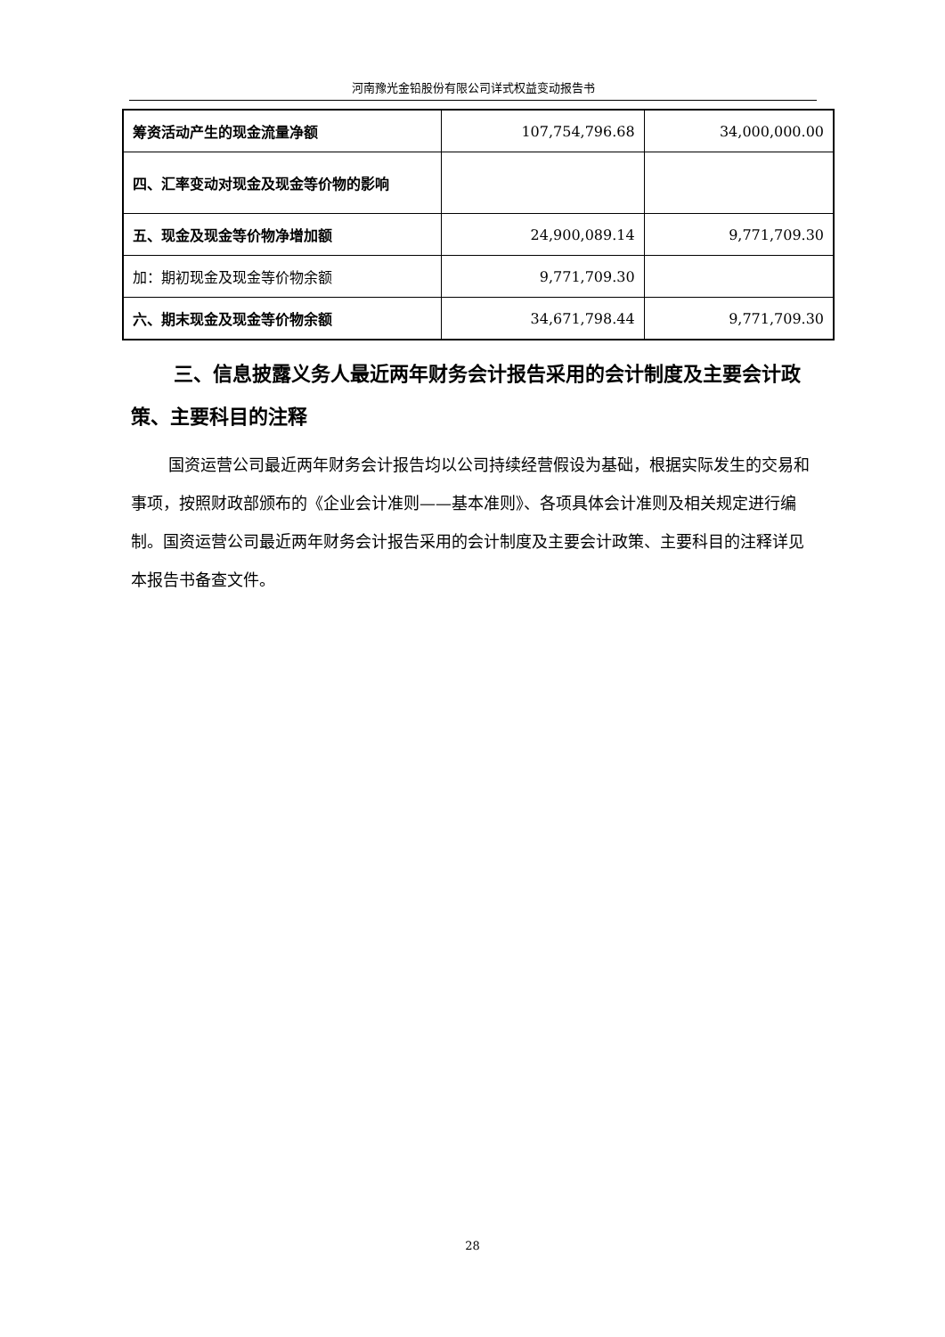河南豫光金铅股份有限公司详式权益变动报告书
| 筹资活动产生的现金流量净额 | 107,754,796.68 | 34,000,000.00 |
| 四、汇率变动对现金及现金等价物的影响 | | |
| 五、现金及现金等价物净增加额 | 24,900,089.14 | 9,771,709.30 |
| 加：期初现金及现金等价物余额 | 9,771,709.30 | |
| 六、期末现金及现金等价物余额 | 34,671,798.44 | 9,771,709.30 |
三、信息披露义务人最近两年财务会计报告采用的会计制度及主要会计政策、主要科目的注释
国资运营公司最近两年财务会计报告均以公司持续经营假设为基础，根据实际发生的交易和事项，按照财政部颁布的《企业会计准则——基本准则》、各项具体会计准则及相关规定进行编制。国资运营公司最近两年财务会计报告采用的会计制度及主要会计政策、主要科目的注释详见本报告书备查文件。
28